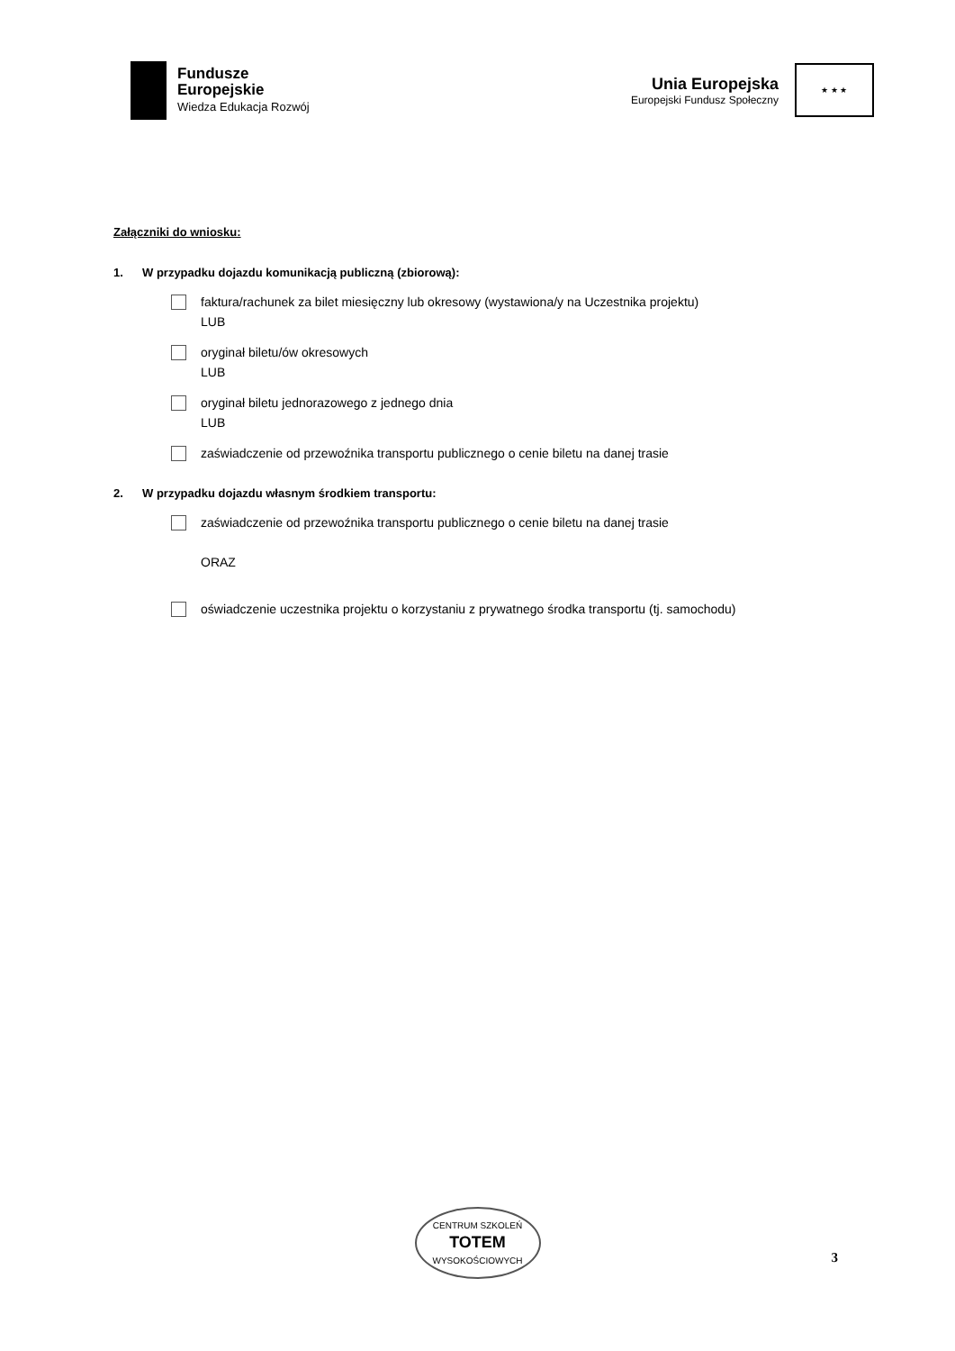Fundusze
Europejskie
Wiedza Edukacja Rozwój
Unia Europejska
Europejski Fundusz Społeczny
★ ★ ★
Załączniki do wniosku:
1. W przypadku dojazdu komunikacją publiczną (zbiorową):
faktura/rachunek za bilet miesięczny lub okresowy (wystawiona/y na Uczestnika projektu)
LUB
oryginał biletu/ów okresowych
LUB
oryginał biletu jednorazowego z jednego dnia
LUB
zaświadczenie od przewoźnika transportu publicznego o cenie biletu na danej trasie
2. W przypadku dojazdu własnym środkiem transportu:
zaświadczenie od przewoźnika transportu publicznego o cenie biletu na danej trasie
ORAZ
oświadczenie uczestnika projektu o korzystaniu z prywatnego środka transportu (tj. samochodu)
CENTRUM SZKOLEŃ
TOTEM
WYSOKOŚCIOWYCH
3